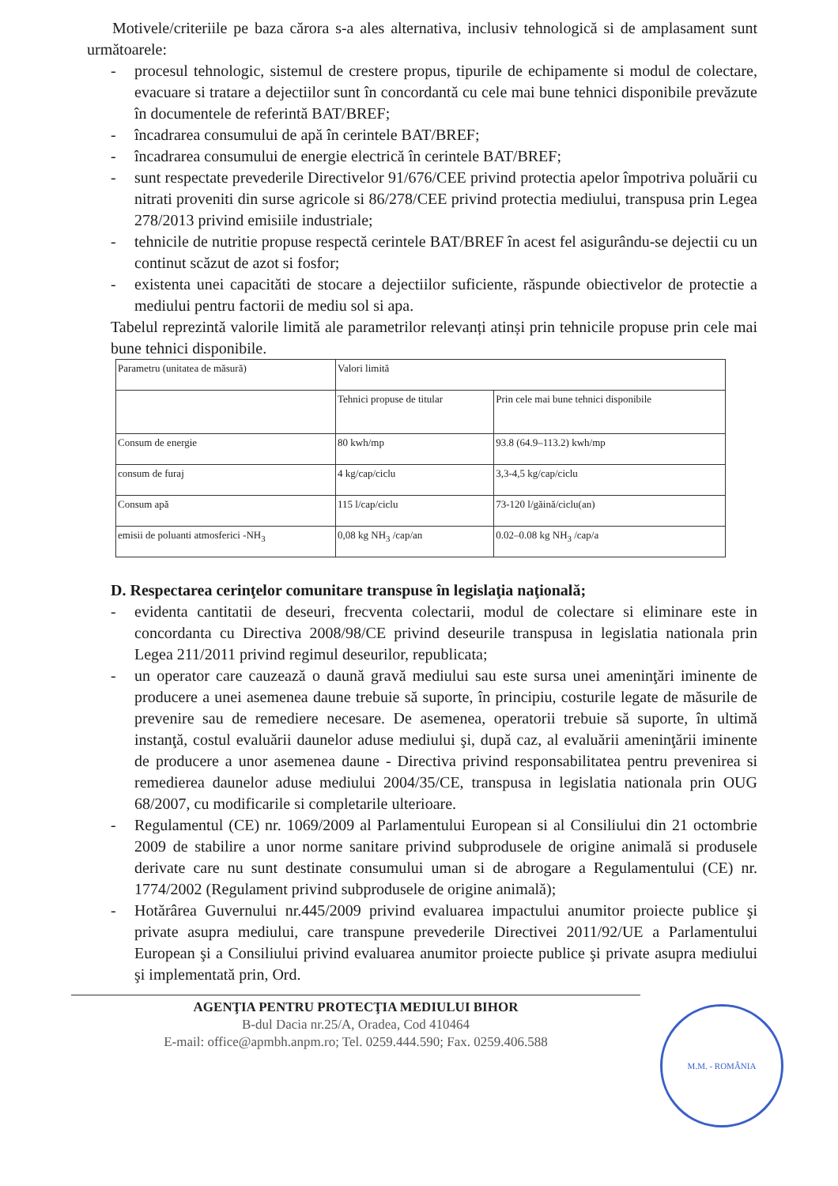Motivele/criteriile pe baza cărora s-a ales alternativa, inclusiv tehnologică si de amplasament sunt următoarele:
- procesul tehnologic, sistemul de crestere propus, tipurile de echipamente si modul de colectare, evacuare si tratare a dejectiilor sunt în concordantă cu cele mai bune tehnici disponibile prevăzute în documentele de referintă BAT/BREF;
- încadrarea consumului de apă în cerintele BAT/BREF;
- încadrarea consumului de energie electrică în cerintele BAT/BREF;
- sunt respectate prevederile Directivelor 91/676/CEE privind protectia apelor împotriva poluării cu nitrati proveniti din surse agricole si 86/278/CEE privind protectia mediului, transpusa prin Legea 278/2013 privind emisiile industriale;
- tehnicile de nutritie propuse respectă cerintele BAT/BREF în acest fel asigurându-se dejectii cu un continut scăzut de azot si fosfor;
- existenta unei capacităti de stocare a dejectiilor suficiente, răspunde obiectivelor de protectie a mediului pentru factorii de mediu sol si apa.
Tabelul reprezintă valorile limită ale parametrilor relevanți atinși prin tehnicile propuse prin cele mai bune tehnici disponibile.
| Parametru (unitatea de măsură) | Valori limită | |
| | Tehnici propuse de titular | Prin cele mai bune tehnici disponibile |
| Consum de energie | 80 kwh/mp | 93.8 (64.9–113.2) kwh/mp |
| consum de furaj | 4 kg/cap/ciclu | 3,3-4,5 kg/cap/ciclu |
| Consum apă | 115 l/cap/ciclu | 73-120 l/găină/ciclu(an) |
| emisii de poluanti atmosferici -NH<sub>3</sub> | 0,08 kg NH<sub>3</sub> /cap/an | 0.02–0.08 kg NH<sub>3</sub> /cap/a |
D. Respectarea cerinţelor comunitare transpuse în legislaţia naţională;
- evidenta cantitatii de deseuri, frecventa colectarii, modul de colectare si eliminare este in concordanta cu Directiva 2008/98/CE privind deseurile transpusa in legislatia nationala prin Legea 211/2011 privind regimul deseurilor, republicata;
- un operator care cauzează o daună gravă mediului sau este sursa unei ameninţări iminente de producere a unei asemenea daune trebuie să suporte, în principiu, costurile legate de măsurile de prevenire sau de remediere necesare. De asemenea, operatorii trebuie să suporte, în ultimă instanţă, costul evaluării daunelor aduse mediului şi, după caz, al evaluării ameninţării iminente de producere a unor asemenea daune - Directiva privind responsabilitatea pentru prevenirea si remedierea daunelor aduse mediului 2004/35/CE, transpusa in legislatia nationala prin OUG 68/2007, cu modificarile si completarile ulterioare.
- Regulamentul (CE) nr. 1069/2009 al Parlamentului European si al Consiliului din 21 octombrie 2009 de stabilire a unor norme sanitare privind subprodusele de origine animală si produsele derivate care nu sunt destinate consumului uman si de abrogare a Regulamentului (CE) nr. 1774/2002 (Regulament privind subprodusele de origine animală);
- Hotărârea Guvernului nr.445/2009 privind evaluarea impactului anumitor proiecte publice şi private asupra mediului, care transpune prevederile Directivei 2011/92/UE a Parlamentului European şi a Consiliului privind evaluarea anumitor proiecte publice şi private asupra mediului şi implementată prin, Ord.
AGENŢIA PENTRU PROTECŢIA MEDIULUI BIHOR
B-dul Dacia nr.25/A, Oradea, Cod 410464
E-mail: office@apmbh.anpm.ro; Tel. 0259.444.590; Fax. 0259.406.588
M.M. - ROMÂNIA